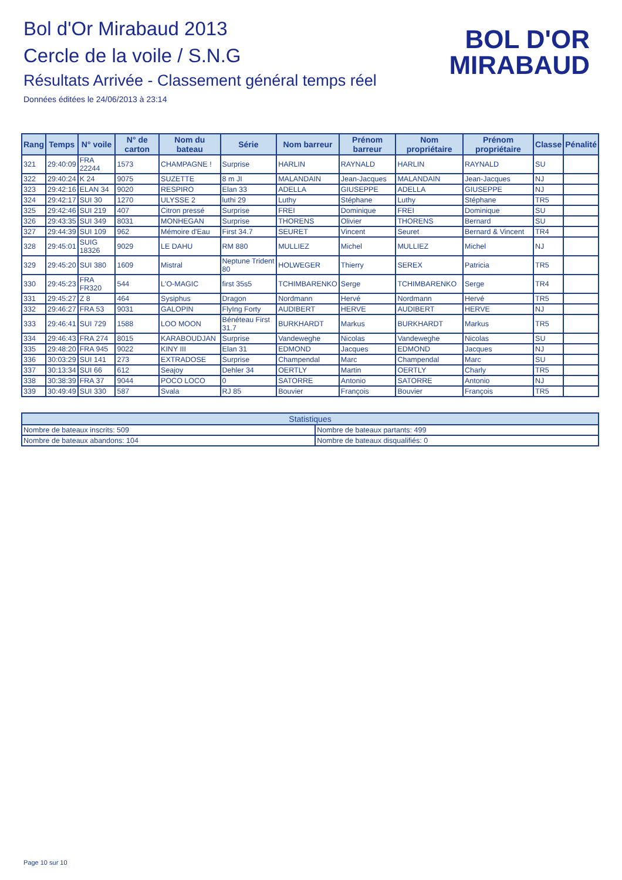Bol d'Or Mirabaud 2013
Cercle de la voile / S.N.G
Résultats Arrivée - Classement général temps réel
Données éditées le 24/06/2013 à 23:14
BOL D'OR
MIRABAUD
| Rang | Temps | N° voile | N° de carton | Nom du bateau | Série | Nom barreur | Prénom barreur | Nom propriétaire | Prénom propriétaire | Classe | Pénalité |
| --- | --- | --- | --- | --- | --- | --- | --- | --- | --- | --- | --- |
| 321 | 29:40:09 | FRA 22244 | 1573 | CHAMPAGNE ! | Surprise | HARLIN | RAYNALD | HARLIN | RAYNALD | SU | |
| 322 | 29:40:24 | K 24 | 9075 | SUZETTE | 8 m JI | MALANDAIN | Jean-Jacques | MALANDAIN | Jean-Jacques | NJ | |
| 323 | 29:42:16 | ELAN 34 | 9020 | RESPIRO | Elan 33 | ADELLA | GIUSEPPE | ADELLA | GIUSEPPE | NJ | |
| 324 | 29:42:17 | SUI 30 | 1270 | ULYSSE 2 | luthi 29 | Luthy | Stéphane | Luthy | Stéphane | TR5 | |
| 325 | 29:42:46 | SUI 219 | 407 | Citron pressé | Surprise | FREI | Dominique | FREI | Dominique | SU | |
| 326 | 29:43:35 | SUI 349 | 8031 | MONHEGAN | Surprise | THORENS | Olivier | THORENS | Bernard | SU | |
| 327 | 29:44:39 | SUI 109 | 962 | Mémoire d'Eau | First 34.7 | SEURET | Vincent | Seuret | Bernard & Vincent | TR4 | |
| 328 | 29:45:01 | SUIG 18326 | 9029 | LE DAHU | RM 880 | MULLIEZ | Michel | MULLIEZ | Michel | NJ | |
| 329 | 29:45:20 | SUI 380 | 1609 | Mistral | Neptune Trident 80 | HOLWEGER | Thierry | SEREX | Patricia | TR5 | |
| 330 | 29:45:23 | FRA FR320 | 544 | L'O-MAGIC | first 35s5 | TCHIMBARENKO | Serge | TCHIMBARENKO | Serge | TR4 | |
| 331 | 29:45:27 | Z 8 | 464 | Sysiphus | Dragon | Nordmann | Hervé | Nordmann | Hervé | TR5 | |
| 332 | 29:46:27 | FRA 53 | 9031 | GALOPIN | FlyIng Forty | AUDIBERT | HERVE | AUDIBERT | HERVE | NJ | |
| 333 | 29:46:41 | SUI 729 | 1588 | LOO MOON | Bénéteau First 31.7 | BURKHARDT | Markus | BURKHARDT | Markus | TR5 | |
| 334 | 29:46:43 | FRA 274 | 8015 | KARABOUDJAN | Surprise | Vandeweghe | Nicolas | Vandeweghe | Nicolas | SU | |
| 335 | 29:48:20 | FRA 945 | 9022 | KINY III | Elan 31 | EDMOND | Jacques | EDMOND | Jacques | NJ | |
| 336 | 30:03:29 | SUI 141 | 273 | EXTRADOSE | Surprise | Champendal | Marc | Champendal | Marc | SU | |
| 337 | 30:13:34 | SUI 66 | 612 | Seajoy | Dehler 34 | OERTLY | Martin | OERTLY | Charly | TR5 | |
| 338 | 30:38:39 | FRA 37 | 9044 | POCO LOCO | 0 | SATORRE | Antonio | SATORRE | Antonio | NJ | |
| 339 | 30:49:49 | SUI 330 | 587 | Svala | RJ 85 | Bouvier | François | Bouvier | François | TR5 | |
| Statistiques | |
| --- | --- |
| Nombre de bateaux inscrits: 509 | Nombre de bateaux partants: 499 |
| Nombre de bateaux abandons: 104 | Nombre de bateaux disqualifiés: 0 |
Page 10 sur 10